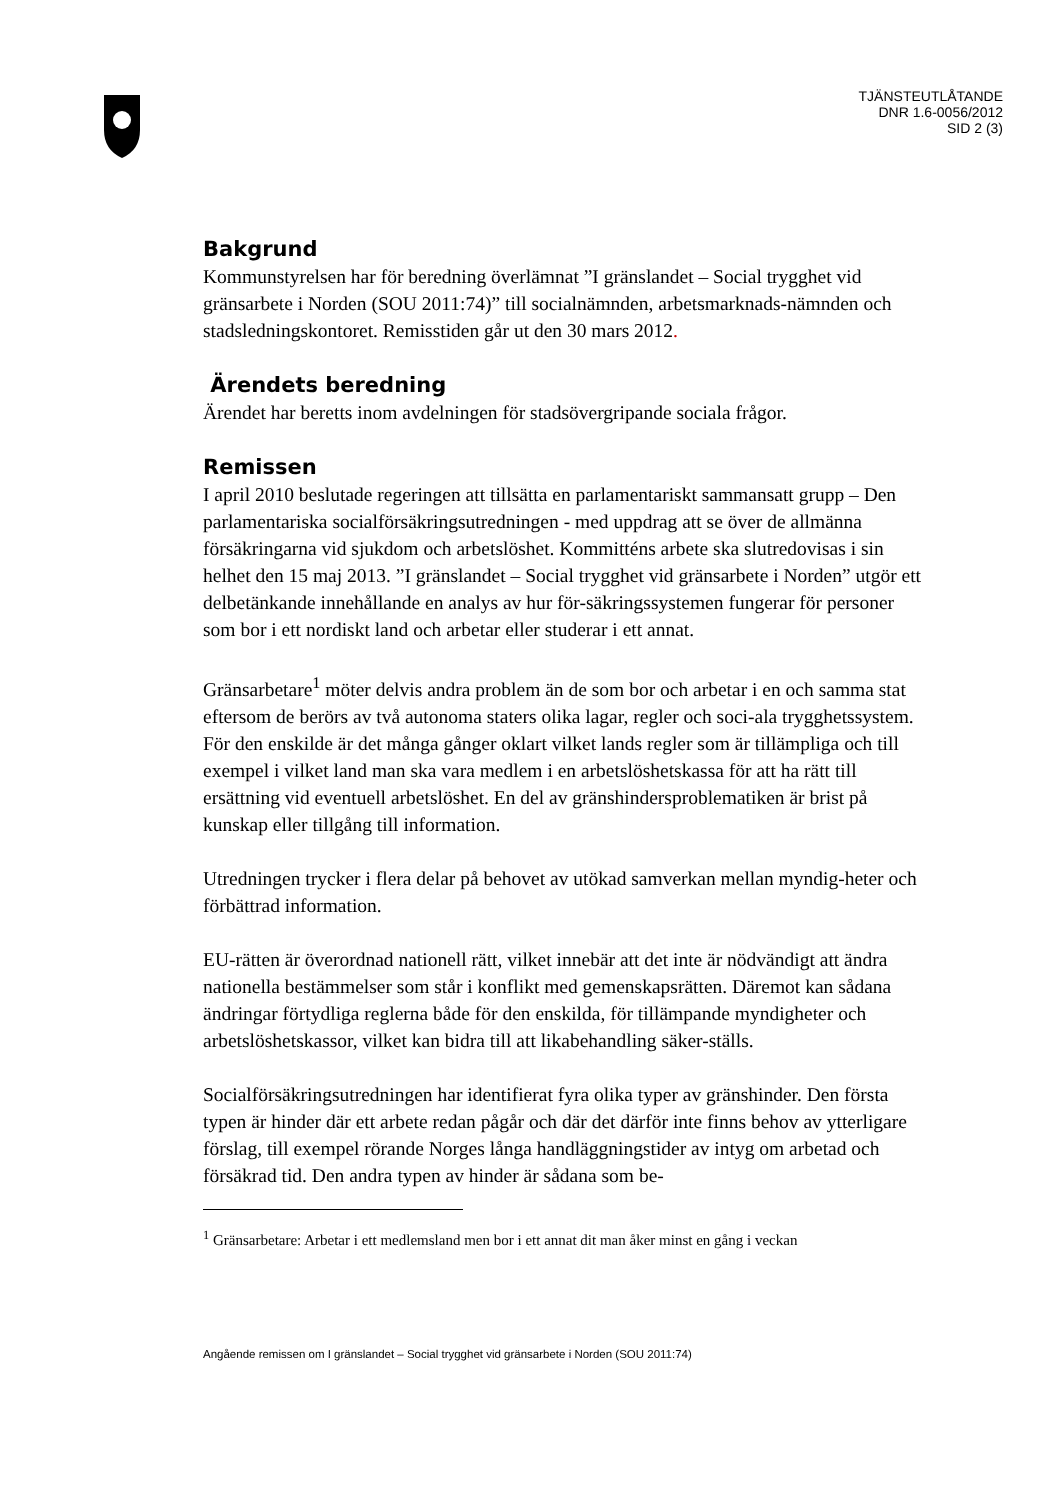TJÄNSTEUTLÅTANDE
DNR 1.6-0056/2012
SID 2 (3)
Bakgrund
Kommunstyrelsen har för beredning överlämnat ”I gränslandet – Social trygghet vid gränsarbete i Norden (SOU 2011:74)” till socialnämnden, arbetsmarknads-nämnden och stadsledningskontoret. Remisstiden går ut den 30 mars 2012.
Ärendets beredning
Ärendet har beretts inom avdelningen för stadsövergripande sociala frågor.
Remissen
I april 2010 beslutade regeringen att tillsätta en parlamentariskt sammansatt grupp – Den parlamentariska socialförsäkringsutredningen - med uppdrag att se över de allmänna försäkringarna vid sjukdom och arbetslöshet. Kommitténs arbete ska slutredovisas i sin helhet den 15 maj 2013. ”I gränslandet – Social trygghet vid gränsarbete i Norden” utgör ett delbetänkande innehållande en analys av hur för-säkringssystemen fungerar för personer som bor i ett nordiskt land och arbetar eller studerar i ett annat.
Gränsarbetare<sup>1</sup> möter delvis andra problem än de som bor och arbetar i en och samma stat eftersom de berörs av två autonoma staters olika lagar, regler och soci-ala trygghetssystem. För den enskilde är det många gånger oklart vilket lands regler som är tillämpliga och till exempel i vilket land man ska vara medlem i en arbetslöshetskassa för att ha rätt till ersättning vid eventuell arbetslöshet. En del av gränshindersproblematiken är brist på kunskap eller tillgång till information.
Utredningen trycker i flera delar på behovet av utökad samverkan mellan myndig-heter och förbättrad information.
EU-rätten är överordnad nationell rätt, vilket innebär att det inte är nödvändigt att ändra nationella bestämmelser som står i konflikt med gemenskapsrätten. Däremot kan sådana ändringar förtydliga reglerna både för den enskilda, för tillämpande myndigheter och arbetslöshetskassor, vilket kan bidra till att likabehandling säker-ställs.
Socialförsäkringsutredningen har identifierat fyra olika typer av gränshinder. Den första typen är hinder där ett arbete redan pågår och där det därför inte finns behov av ytterligare förslag, till exempel rörande Norges långa handläggningstider av intyg om arbetad och försäkrad tid. Den andra typen av hinder är sådana som be-
<sup>1</sup> Gränsarbetare: Arbetar i ett medlemsland men bor i ett annat dit man åker minst en gång i veckan
Angående remissen om I gränslandet – Social trygghet vid gränsarbete i Norden (SOU 2011:74)